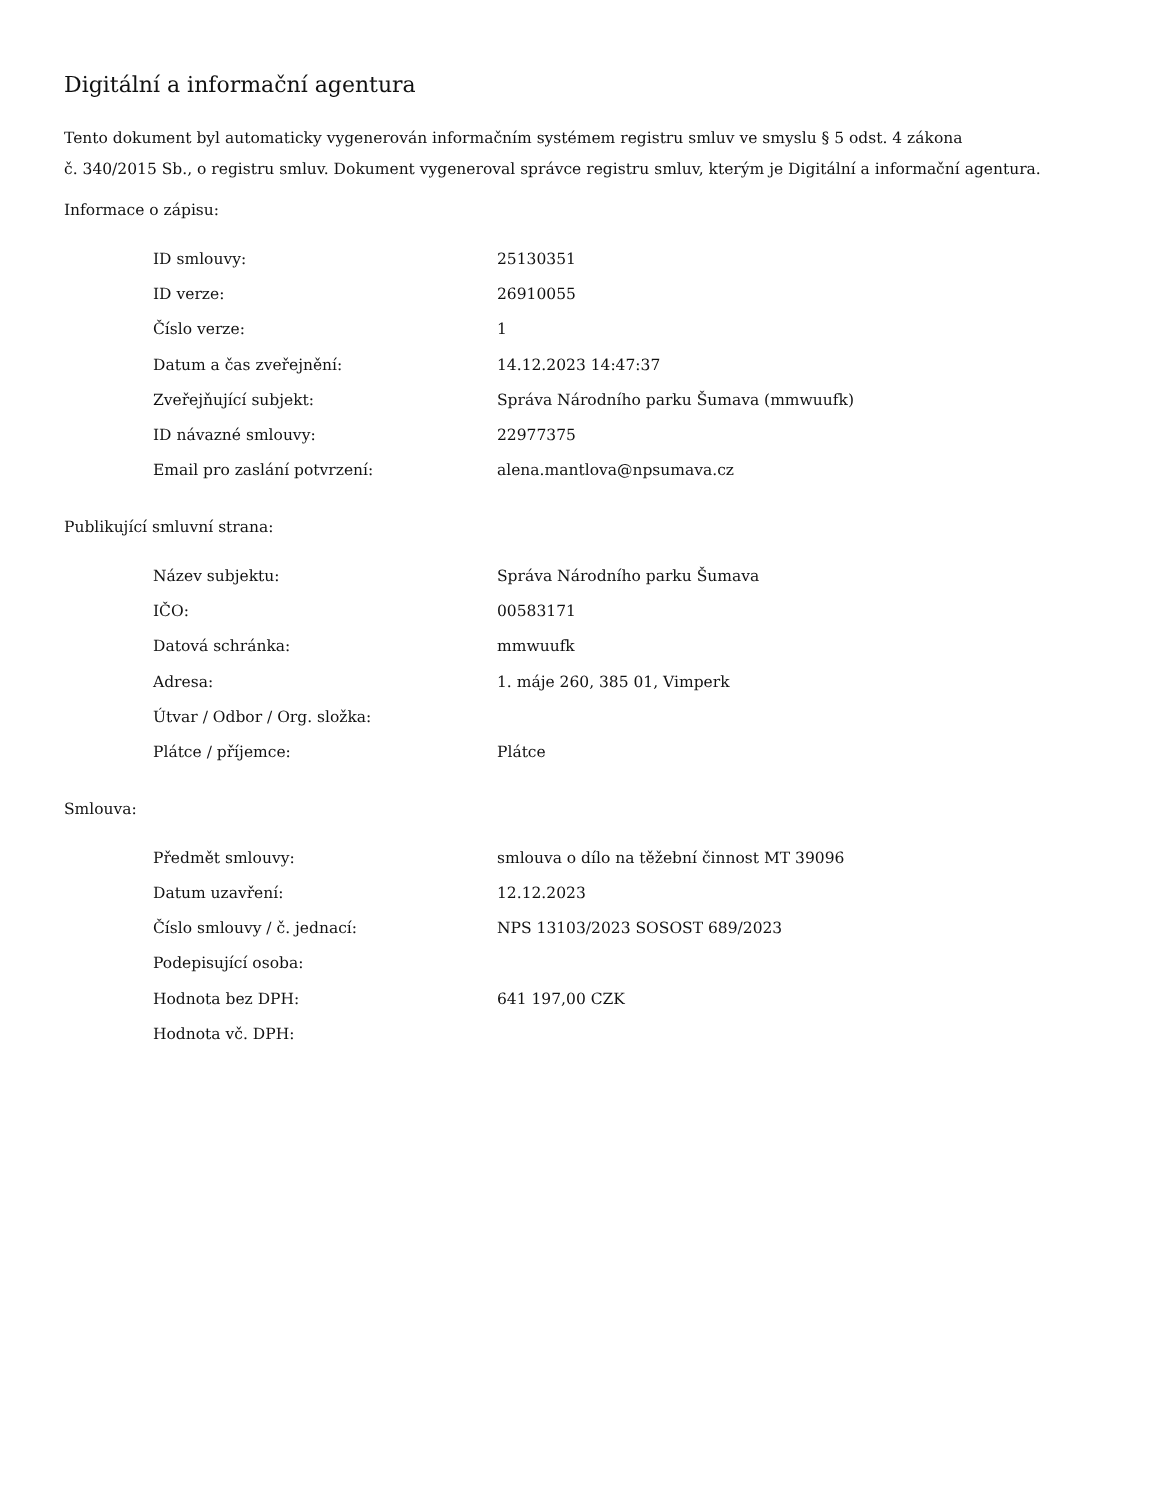Digitální a informační agentura
Tento dokument byl automaticky vygenerován informačním systémem registru smluv ve smyslu § 5 odst. 4 zákona
č. 340/2015 Sb., o registru smluv. Dokument vygeneroval správce registru smluv, kterým je Digitální a informační agentura.
Informace o zápisu:
| ID smlouvy: | 25130351 |
| ID verze: | 26910055 |
| Číslo verze: | 1 |
| Datum a čas zveřejnění: | 14.12.2023 14:47:37 |
| Zveřejňující subjekt: | Správa Národního parku Šumava (mmwuufk) |
| ID návazné smlouvy: | 22977375 |
| Email pro zaslání potvrzení: | alena.mantlova@npsumava.cz |
Publikující smluvní strana:
| Název subjektu: | Správa Národního parku Šumava |
| IČO: | 00583171 |
| Datová schránka: | mmwuufk |
| Adresa: | 1. máje 260, 385 01, Vimperk |
| Útvar / Odbor / Org. složka: | |
| Plátce / příjemce: | Plátce |
Smlouva:
| Předmět smlouvy: | smlouva o dílo na těžební činnost MT 39096 |
| Datum uzavření: | 12.12.2023 |
| Číslo smlouvy / č. jednací: | NPS 13103/2023 SOSOST 689/2023 |
| Podepisující osoba: | |
| Hodnota bez DPH: | 641 197,00 CZK |
| Hodnota vč. DPH: | |